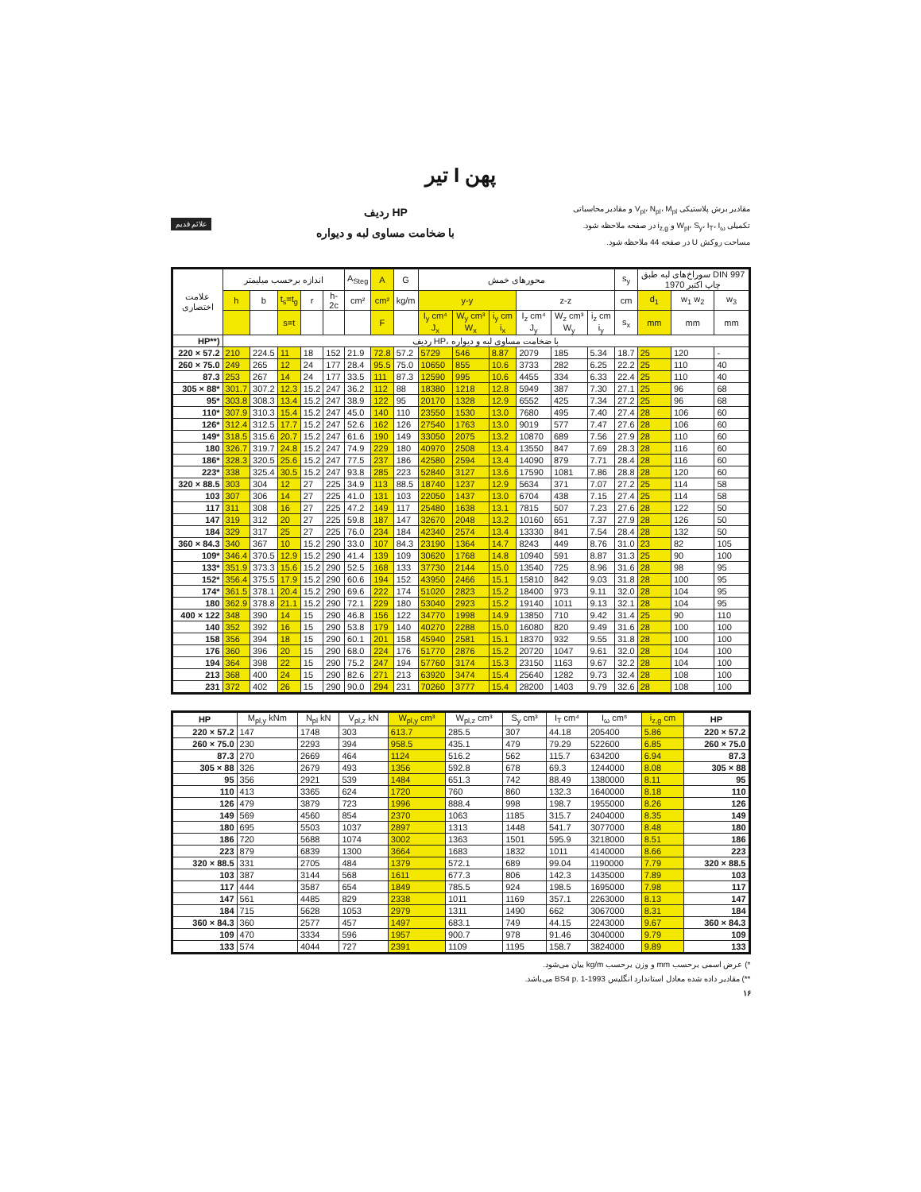تیر I پهن
علائم قدیم
ردیف HP
با ضخامت مساوی لبه و دیواره
مقادیر برش پلاستیکی V<sub>pl</sub>، N<sub>pl</sub>، M<sub>pl</sub> و مقادیر محاسباتی تکمیلی W<sub>pl</sub>، S<sub>y</sub>، I<sub>T</sub>، I<sub>ω</sub> و i<sub>z,g</sub> در صفحه ملاحظه شود.
مساحت روکش U در صفحه 44 ملاحظه شود.
| علامت اختصاری | اندازه برحسب میلیمتر | | | | | A<sub>Steg</sub> | A | G | محورهای خمش | | | | | | s<sub>y</sub> | سوراخ‌های لبه طبق DIN 997 چاپ اکتبر 1970 | | |
| --- | --- | --- | --- | --- | --- | --- | --- | --- | --- | --- | --- | --- | --- | --- | --- | --- | --- | --- |
| | h | b | t<sub>s</sub>=t<sub>g</sub> | r | h-2c | cm² | cm² | kg/m | y-y | | | z-z | | | cm | d<sub>1</sub> | w<sub>1</sub> w<sub>2</sub> | w<sub>3</sub> |
| | | | s=t | | | | F | | I<sub>y</sub> cm⁴ J<sub>x</sub> | W<sub>y</sub> cm³ W<sub>x</sub> | i<sub>y</sub> cm i<sub>x</sub> | I<sub>z</sub> cm⁴ J<sub>y</sub> | W<sub>z</sub> cm³ W<sub>y</sub> | i<sub>z</sub> cm i<sub>y</sub> | s<sub>x</sub> | mm | mm | mm |
| HP**) | ردیف HP، با ضخامت مساوی لبه و دیواره | | | | | | | | | | | | | | | | | |
| 220 × 57.2 | 210 | 224.5 | 11 | 18 | 152 | 21.9 | 72.8 | 57.2 | 5729 | 546 | 8.87 | 2079 | 185 | 5.34 | 18.7 | 25 | 120 | - |
| 260 × 75.0 | 249 | 265 | 12 | 24 | 177 | 28.4 | 95.5 | 75.0 | 10650 | 855 | 10.6 | 3733 | 282 | 6.25 | 22.2 | 25 | 110 | 40 |
| 87.3 | 253 | 267 | 14 | 24 | 177 | 33.5 | 111 | 87.3 | 12590 | 995 | 10.6 | 4455 | 334 | 6.33 | 22.4 | 25 | 110 | 40 |
| 305 × 88* | 301.7 | 307.2 | 12.3 | 15.2 | 247 | 36.2 | 112 | 88 | 18380 | 1218 | 12.8 | 5949 | 387 | 7.30 | 27.1 | 25 | 96 | 68 |
| 95* | 303.8 | 308.3 | 13.4 | 15.2 | 247 | 38.9 | 122 | 95 | 20170 | 1328 | 12.9 | 6552 | 425 | 7.34 | 27.2 | 25 | 96 | 68 |
| 110* | 307.9 | 310.3 | 15.4 | 15.2 | 247 | 45.0 | 140 | 110 | 23550 | 1530 | 13.0 | 7680 | 495 | 7.40 | 27.4 | 28 | 106 | 60 |
| 126* | 312.4 | 312.5 | 17.7 | 15.2 | 247 | 52.6 | 162 | 126 | 27540 | 1763 | 13.0 | 9019 | 577 | 7.47 | 27.6 | 28 | 106 | 60 |
| 149* | 318.5 | 315.6 | 20.7 | 15.2 | 247 | 61.6 | 190 | 149 | 33050 | 2075 | 13.2 | 10870 | 689 | 7.56 | 27.9 | 28 | 110 | 60 |
| 180 | 326.7 | 319.7 | 24.8 | 15.2 | 247 | 74.9 | 229 | 180 | 40970 | 2508 | 13.4 | 13550 | 847 | 7.69 | 28.3 | 28 | 116 | 60 |
| 186* | 328.3 | 320.5 | 25.6 | 15.2 | 247 | 77.5 | 237 | 186 | 42580 | 2594 | 13.4 | 14090 | 879 | 7.71 | 28.4 | 28 | 116 | 60 |
| 223* | 338 | 325.4 | 30.5 | 15.2 | 247 | 93.8 | 285 | 223 | 52840 | 3127 | 13.6 | 17590 | 1081 | 7.86 | 28.8 | 28 | 120 | 60 |
| 320 × 88.5 | 303 | 304 | 12 | 27 | 225 | 34.9 | 113 | 88.5 | 18740 | 1237 | 12.9 | 5634 | 371 | 7.07 | 27.2 | 25 | 114 | 58 |
| 103 | 307 | 306 | 14 | 27 | 225 | 41.0 | 131 | 103 | 22050 | 1437 | 13.0 | 6704 | 438 | 7.15 | 27.4 | 25 | 114 | 58 |
| 117 | 311 | 308 | 16 | 27 | 225 | 47.2 | 149 | 117 | 25480 | 1638 | 13.1 | 7815 | 507 | 7.23 | 27.6 | 28 | 122 | 50 |
| 147 | 319 | 312 | 20 | 27 | 225 | 59.8 | 187 | 147 | 32670 | 2048 | 13.2 | 10160 | 651 | 7.37 | 27.9 | 28 | 126 | 50 |
| 184 | 329 | 317 | 25 | 27 | 225 | 76.0 | 234 | 184 | 42340 | 2574 | 13.4 | 13330 | 841 | 7.54 | 28.4 | 28 | 132 | 50 |
| 360 × 84.3 | 340 | 367 | 10 | 15.2 | 290 | 33.0 | 107 | 84.3 | 23190 | 1364 | 14.7 | 8243 | 449 | 8.76 | 31.0 | 23 | 82 | 105 |
| 109* | 346.4 | 370.5 | 12.9 | 15.2 | 290 | 41.4 | 139 | 109 | 30620 | 1768 | 14.8 | 10940 | 591 | 8.87 | 31.3 | 25 | 90 | 100 |
| 133* | 351.9 | 373.3 | 15.6 | 15.2 | 290 | 52.5 | 168 | 133 | 37730 | 2144 | 15.0 | 13540 | 725 | 8.96 | 31.6 | 28 | 98 | 95 |
| 152* | 356.4 | 375.5 | 17.9 | 15.2 | 290 | 60.6 | 194 | 152 | 43950 | 2466 | 15.1 | 15810 | 842 | 9.03 | 31.8 | 28 | 100 | 95 |
| 174* | 361.5 | 378.1 | 20.4 | 15.2 | 290 | 69.6 | 222 | 174 | 51020 | 2823 | 15.2 | 18400 | 973 | 9.11 | 32.0 | 28 | 104 | 95 |
| 180 | 362.9 | 378.8 | 21.1 | 15.2 | 290 | 72.1 | 229 | 180 | 53040 | 2923 | 15.2 | 19140 | 1011 | 9.13 | 32.1 | 28 | 104 | 95 |
| 400 × 122 | 348 | 390 | 14 | 15 | 290 | 46.8 | 156 | 122 | 34770 | 1998 | 14.9 | 13850 | 710 | 9.42 | 31.4 | 25 | 90 | 110 |
| 140 | 352 | 392 | 16 | 15 | 290 | 53.8 | 179 | 140 | 40270 | 2288 | 15.0 | 16080 | 820 | 9.49 | 31.6 | 28 | 100 | 100 |
| 158 | 356 | 394 | 18 | 15 | 290 | 60.1 | 201 | 158 | 45940 | 2581 | 15.1 | 18370 | 932 | 9.55 | 31.8 | 28 | 100 | 100 |
| 176 | 360 | 396 | 20 | 15 | 290 | 68.0 | 224 | 176 | 51770 | 2876 | 15.2 | 20720 | 1047 | 9.61 | 32.0 | 28 | 104 | 100 |
| 194 | 364 | 398 | 22 | 15 | 290 | 75.2 | 247 | 194 | 57760 | 3174 | 15.3 | 23150 | 1163 | 9.67 | 32.2 | 28 | 104 | 100 |
| 213 | 368 | 400 | 24 | 15 | 290 | 82.6 | 271 | 213 | 63920 | 3474 | 15.4 | 25640 | 1282 | 9.73 | 32.4 | 28 | 108 | 100 |
| 231 | 372 | 402 | 26 | 15 | 290 | 90.0 | 294 | 231 | 70260 | 3777 | 15.4 | 28200 | 1403 | 9.79 | 32.6 | 28 | 108 | 100 |
| HP | M<sub>pl,y</sub> kNm | N<sub>pl</sub> kN | V<sub>pl,z</sub> kN | W<sub>pl,y</sub> cm³ | W<sub>pl,z</sub> cm³ | S<sub>y</sub> cm³ | I<sub>T</sub> cm⁴ | I<sub>ω</sub> cm⁶ | i<sub>z,g</sub> cm | HP |
| --- | --- | --- | --- | --- | --- | --- | --- | --- | --- | --- |
| 220 × 57.2 | 147 | 1748 | 303 | 613.7 | 285.5 | 307 | 44.18 | 205400 | 5.86 | 220 × 57.2 |
| 260 × 75.0 | 230 | 2293 | 394 | 958.5 | 435.1 | 479 | 79.29 | 522600 | 6.85 | 260 × 75.0 |
| 87.3 | 270 | 2669 | 464 | 1124 | 516.2 | 562 | 115.7 | 634200 | 6.94 | 87.3 |
| 305 × 88 | 326 | 2679 | 493 | 1356 | 592.8 | 678 | 69.3 | 1244000 | 8.08 | 305 × 88 |
| 95 | 356 | 2921 | 539 | 1484 | 651.3 | 742 | 88.49 | 1380000 | 8.11 | 95 |
| 110 | 413 | 3365 | 624 | 1720 | 760 | 860 | 132.3 | 1640000 | 8.18 | 110 |
| 126 | 479 | 3879 | 723 | 1996 | 888.4 | 998 | 198.7 | 1955000 | 8.26 | 126 |
| 149 | 569 | 4560 | 854 | 2370 | 1063 | 1185 | 315.7 | 2404000 | 8.35 | 149 |
| 180 | 695 | 5503 | 1037 | 2897 | 1313 | 1448 | 541.7 | 3077000 | 8.48 | 180 |
| 186 | 720 | 5688 | 1074 | 3002 | 1363 | 1501 | 595.9 | 3218000 | 8.51 | 186 |
| 223 | 879 | 6839 | 1300 | 3664 | 1683 | 1832 | 1011 | 4140000 | 8.66 | 223 |
| 320 × 88.5 | 331 | 2705 | 484 | 1379 | 572.1 | 689 | 99.04 | 1190000 | 7.79 | 320 × 88.5 |
| 103 | 387 | 3144 | 568 | 1611 | 677.3 | 806 | 142.3 | 1435000 | 7.89 | 103 |
| 117 | 444 | 3587 | 654 | 1849 | 785.5 | 924 | 198.5 | 1695000 | 7.98 | 117 |
| 147 | 561 | 4485 | 829 | 2338 | 1011 | 1169 | 357.1 | 2263000 | 8.13 | 147 |
| 184 | 715 | 5628 | 1053 | 2979 | 1311 | 1490 | 662 | 3067000 | 8.31 | 184 |
| 360 × 84.3 | 360 | 2577 | 457 | 1497 | 683.1 | 749 | 44.15 | 2243000 | 9.67 | 360 × 84.3 |
| 109 | 470 | 3334 | 596 | 1957 | 900.7 | 978 | 91.46 | 3040000 | 9.79 | 109 |
| 133 | 574 | 4044 | 727 | 2391 | 1109 | 1195 | 158.7 | 3824000 | 9.89 | 133 |
*) عرض اسمی برحسب mm و وزن برحسب kg/m بیان می‌شود.
**) مقادیر داده شده معادل استاندارد انگلیس BS4 p. 1-1993 می‌باشد.
۱۶